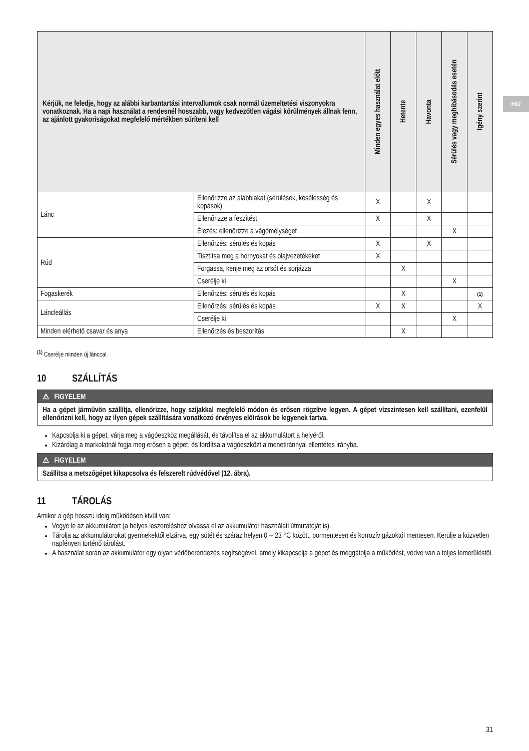HU
| Kérjük, ne feledje, hogy az alábbi karbantartási intervallumok csak normál üzemeltetési viszonyokra vonatkoznak. Ha a napi használat a rendesnél hosszabb, vagy kedvezőtlen vágási körülmények állnak fenn, az ajánlott gyakoriságokat megfelelő mértékben sűríteni kell | | Minden egyes használat előtt | Hetente | Havonta | Sérülés vagy meghibásodás esetén | Igény szerint |
| --- | --- | --- | --- | --- | --- | --- |
| Lánc | Ellenőrizze az alábbiakat (sérülések, késélesség és kopások) | X | | X | | |
| | Ellenőrizze a feszítést | X | | X | | |
| | Élezés: ellenőrizze a vágómélységet | | | | X | |
| Rúd | Ellenőrzés: sérülés és kopás | X | | X | | |
| | Tisztítsa meg a hornyokat és olajvezetékeket | X | | | | |
| | Forgassa, kenje meg az orsót és sorjázza | | X | | | |
| | Cserélje ki | | | | X | |
| Fogaskerék | Ellenőrzés: sérülés és kopás | | X | | | (1) |
| Láncleállás | Ellenőrzés: sérülés és kopás | X | X | | | X |
| | Cserélje ki | | | | X | |
| Minden elérhető csavar és anya | Ellenőrzés és beszorítás | | X | | | |
<sup>(1)</sup> Cserélje minden új lánccal.
10 SZÁLLÍTÁS
⚠ FIGYELEM
Ha a gépet járművön szállítja, ellenőrizze, hogy szíjakkal megfelelő módon és erősen rögzítve legyen. A gépet vízszintesen kell szállítani, ezenfelül ellenőrizni kell, hogy az ilyen gépek szállítására vonatkozó érvényes előírások be legyenek tartva.
Kapcsolja ki a gépet, várja meg a vágóeszköz megállását, és távolítsa el az akkumulátort a helyéről.
Kizárólag a markolatnál fogja meg erősen a gépet, és fordítsa a vágóeszközt a menetiránnyal ellentétes irányba.
⚠ FIGYELEM
Szállítsa a metszőgépet kikapcsolva és felszerelt rúdvédővel (12. ábra).
11 TÁROLÁS
Amikor a gép hosszú ideig működésen kívül van:
Vegye le az akkumulátort (a helyes leszereléshez olvassa el az akkumulátor használati útmutatóját is).
Tárolja az akkumulátorokat gyermekektől elzárva, egy sötét és száraz helyen 0 ÷ 23 °C között, pormentesen és korrozív gázoktól mentesen. Kerülje a közvetlen napfényen történő tárolást.
A használat során az akkumulátor egy olyan védőberendezés segítségével, amely kikapcsolja a gépet és meggátolja a működést, védve van a teljes lemerüléstől.
31